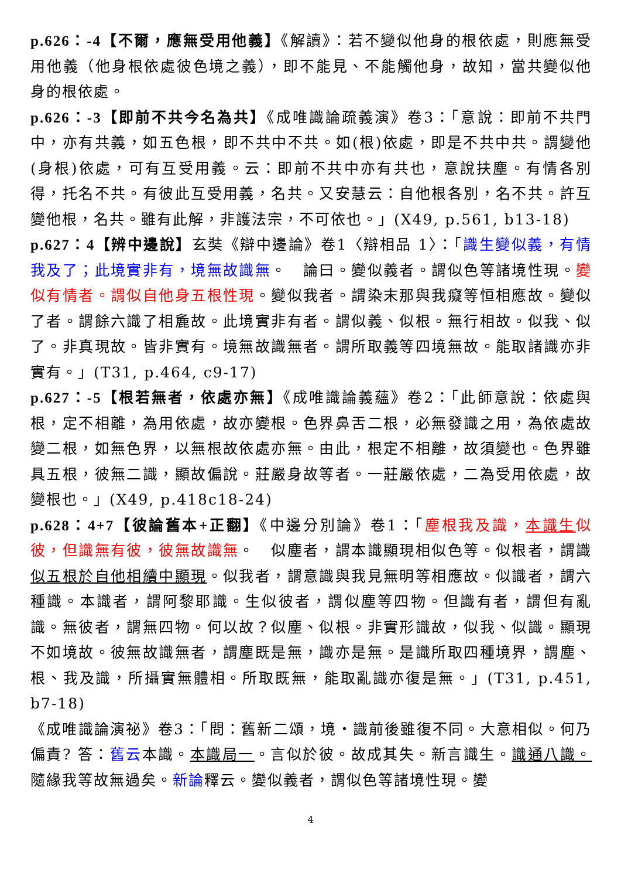p.626：-4【不爾，應無受用他義】《解讀》：若不變似他身的根依處，則應無受用他義（他身根依處彼色境之義），即不能見、不能觸他身，故知，當共變似他身的根依處。
p.626：-3【即前不共今名為共】《成唯識論疏義演》卷3：「意說：即前不共門中，亦有共義，如五色根，即不共中不共。如(根)依處，即是不共中共。謂變他(身根)依處，可有互受用義。云：即前不共中亦有共也，意說扶塵。有情各別得，托名不共。有彼此互受用義，名共。又安慧云：自他根各別，名不共。許互變他根，名共。雖有此解，非護法宗，不可依也。」(X49, p.561, b13-18)
p.627：4【辨中邊說】玄奘《辯中邊論》卷1〈辯相品 1〉：「識生變似義，有情我及了；此境實非有，境無故識無。　論曰。變似義者。謂似色等諸境性現。變似有情者。謂似自他身五根性現。變似我者。謂染末那與我癡等恒相應故。變似了者。謂餘六識了相麁故。此境實非有者。謂似義、似根。無行相故。似我、似了。非真現故。皆非實有。境無故識無者。謂所取義等四境無故。能取諸識亦非實有。」(T31, p.464, c9-17)
p.627：-5【根若無者，依處亦無】《成唯識論義蘊》卷2：「此師意說：依處與根，定不相離，為用依處，故亦變根。色界鼻舌二根，必無發識之用，為依處故變二根，如無色界，以無根故依處亦無。由此，根定不相離，故須變也。色界雖具五根，彼無二識，顯故偏說。莊嚴身故等者。一莊嚴依處，二為受用依處，故變根也。」(X49, p.418c18-24)
p.628：4+7【彼論舊本+正翻】《中邊分別論》卷1：「塵根我及識，本識生似彼，但識無有彼，彼無故識無。　似塵者，謂本識顯現相似色等。似根者，謂識似五根於自他相續中顯現。似我者，謂意識與我見無明等相應故。似識者，謂六種識。本識者，謂阿黎耶識。生似彼者，謂似塵等四物。但識有者，謂但有亂識。無彼者，謂無四物。何以故？似塵、似根。非實形識故，似我、似識。顯現不如境故。彼無故識無者，謂塵既是無，識亦是無。是識所取四種境界，謂塵、根、我及識，所攝實無體相。所取既無，能取亂識亦復是無。」(T31, p.451, b7-18)
《成唯識論演祕》卷3：「問：舊新二頌，境‧識前後雖復不同。大意相似。何乃偏責? 答：舊云本識。本識局一。言似於彼。故成其失。新言識生。識通八識。隨緣我等故無過矣。新論釋云。變似義者，謂似色等諸境性現。變
4